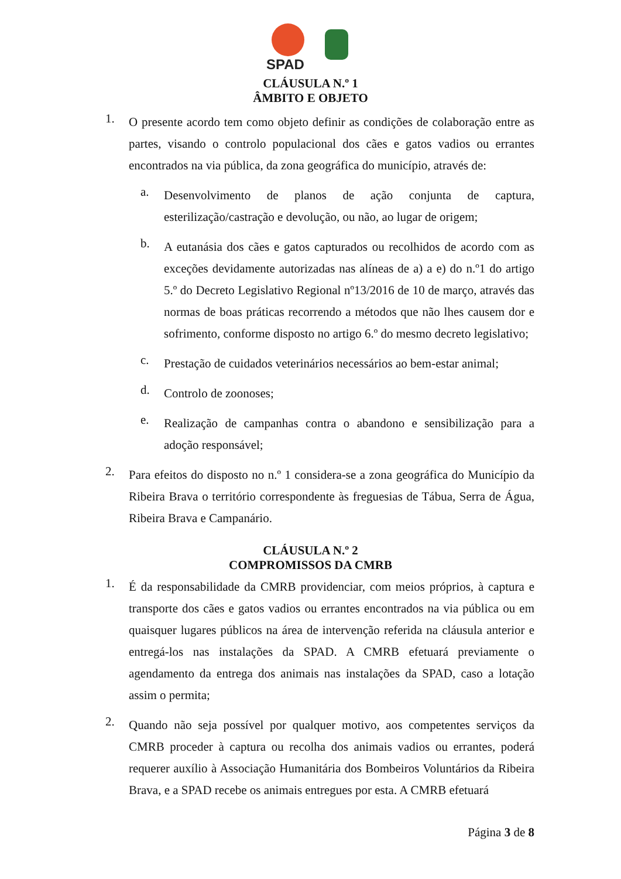SPAD
CLÁUSULA N.º 1
ÂMBITO E OBJETO
1.
O presente acordo tem como objeto definir as condições de colaboração entre as partes, visando o controlo populacional dos cães e gatos vadios ou errantes encontrados na via pública, da zona geográfica do município, através de:
a.
Desenvolvimento de planos de ação conjunta de captura, esterilização/castração e devolução, ou não, ao lugar de origem;
b.
A eutanásia dos cães e gatos capturados ou recolhidos de acordo com as exceções devidamente autorizadas nas alíneas de a) a e) do n.º1 do artigo 5.º do Decreto Legislativo Regional nº13/2016 de 10 de março, através das normas de boas práticas recorrendo a métodos que não lhes causem dor e sofrimento, conforme disposto no artigo 6.º do mesmo decreto legislativo;
c.
Prestação de cuidados veterinários necessários ao bem-estar animal;
d.
Controlo de zoonoses;
e.
Realização de campanhas contra o abandono e sensibilização para a adoção responsável;
2.
Para efeitos do disposto no n.º 1 considera-se a zona geográfica do Município da Ribeira Brava o território correspondente às freguesias de Tábua, Serra de Água, Ribeira Brava e Campanário.
CLÁUSULA N.º 2
COMPROMISSOS DA CMRB
1.
É da responsabilidade da CMRB providenciar, com meios próprios, à captura e transporte dos cães e gatos vadios ou errantes encontrados na via pública ou em quaisquer lugares públicos na área de intervenção referida na cláusula anterior e entregá-los nas instalações da SPAD. A CMRB efetuará previamente o agendamento da entrega dos animais nas instalações da SPAD, caso a lotação assim o permita;
2.
Quando não seja possível por qualquer motivo, aos competentes serviços da CMRB proceder à captura ou recolha dos animais vadios ou errantes, poderá requerer auxílio à Associação Humanitária dos Bombeiros Voluntários da Ribeira Brava, e a SPAD recebe os animais entregues por esta. A CMRB efetuará
Página 3 de 8